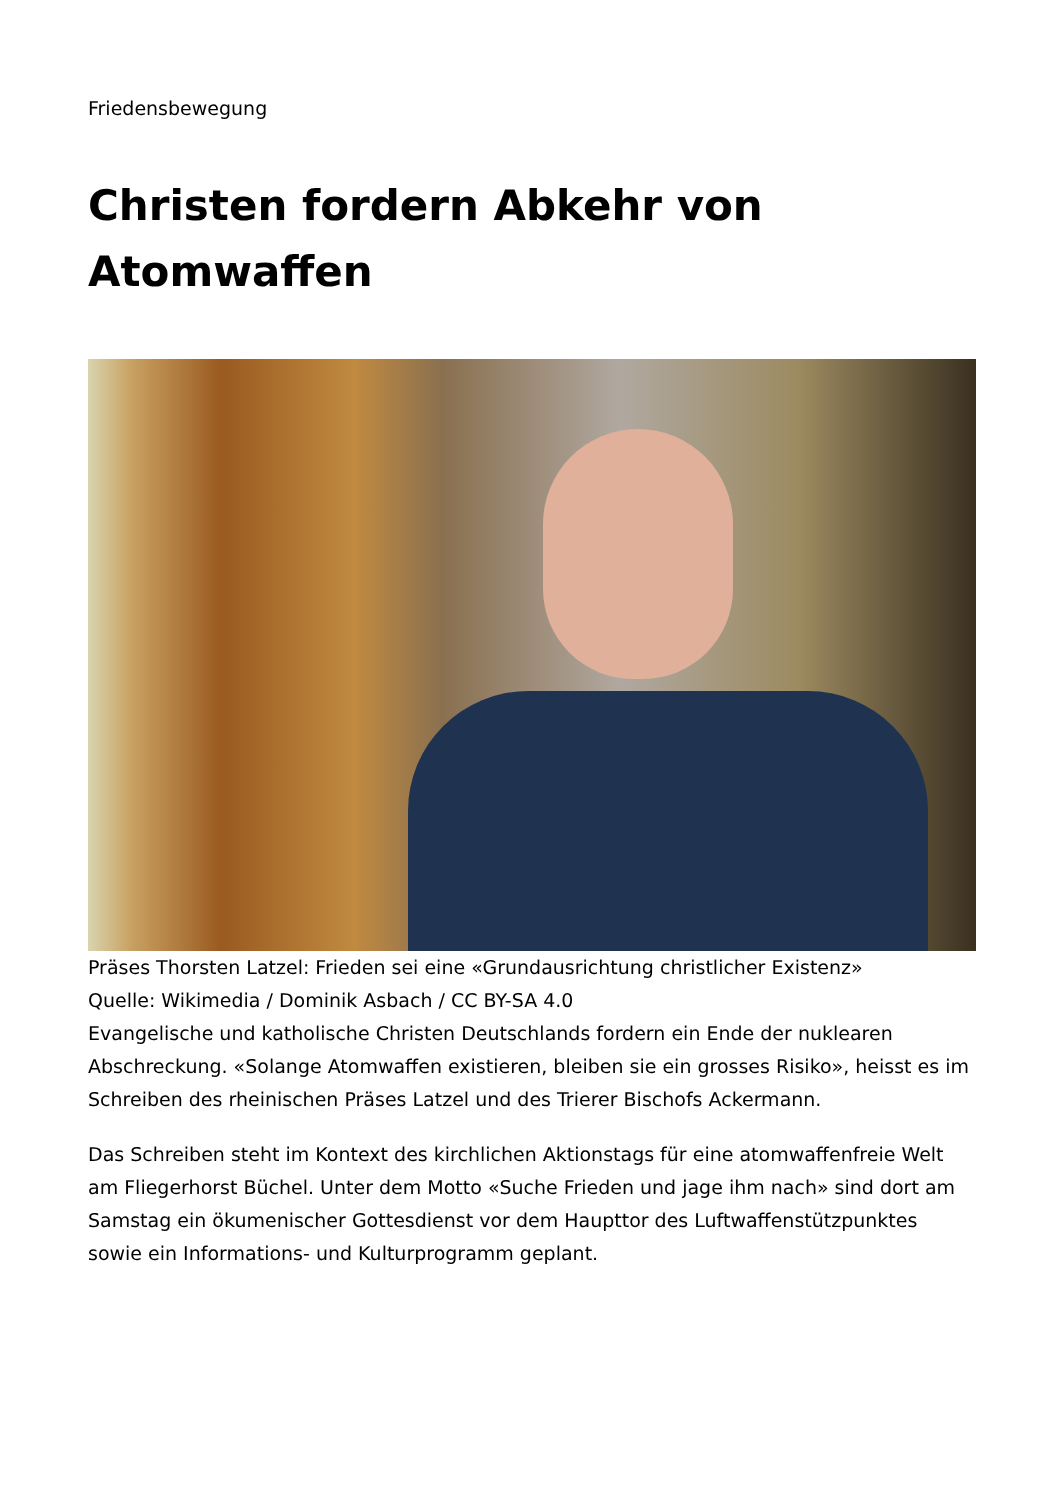Friedensbewegung
Christen fordern Abkehr von Atomwaffen
Präses Thorsten Latzel: Frieden sei eine «Grundausrichtung christlicher Existenz»
Quelle: Wikimedia / Dominik Asbach / CC BY-SA 4.0
Evangelische und katholische Christen Deutschlands fordern ein Ende der nuklearen Abschreckung. «Solange Atomwaffen existieren, bleiben sie ein grosses Risiko», heisst es im Schreiben des rheinischen Präses Latzel und des Trierer Bischofs Ackermann.
Das Schreiben steht im Kontext des kirchlichen Aktionstags für eine atomwaffenfreie Welt am Fliegerhorst Büchel. Unter dem Motto «Suche Frieden und jage ihm nach» sind dort am Samstag ein ökumenischer Gottesdienst vor dem Haupttor des Luftwaffenstützpunktes sowie ein Informations- und Kulturprogramm geplant.